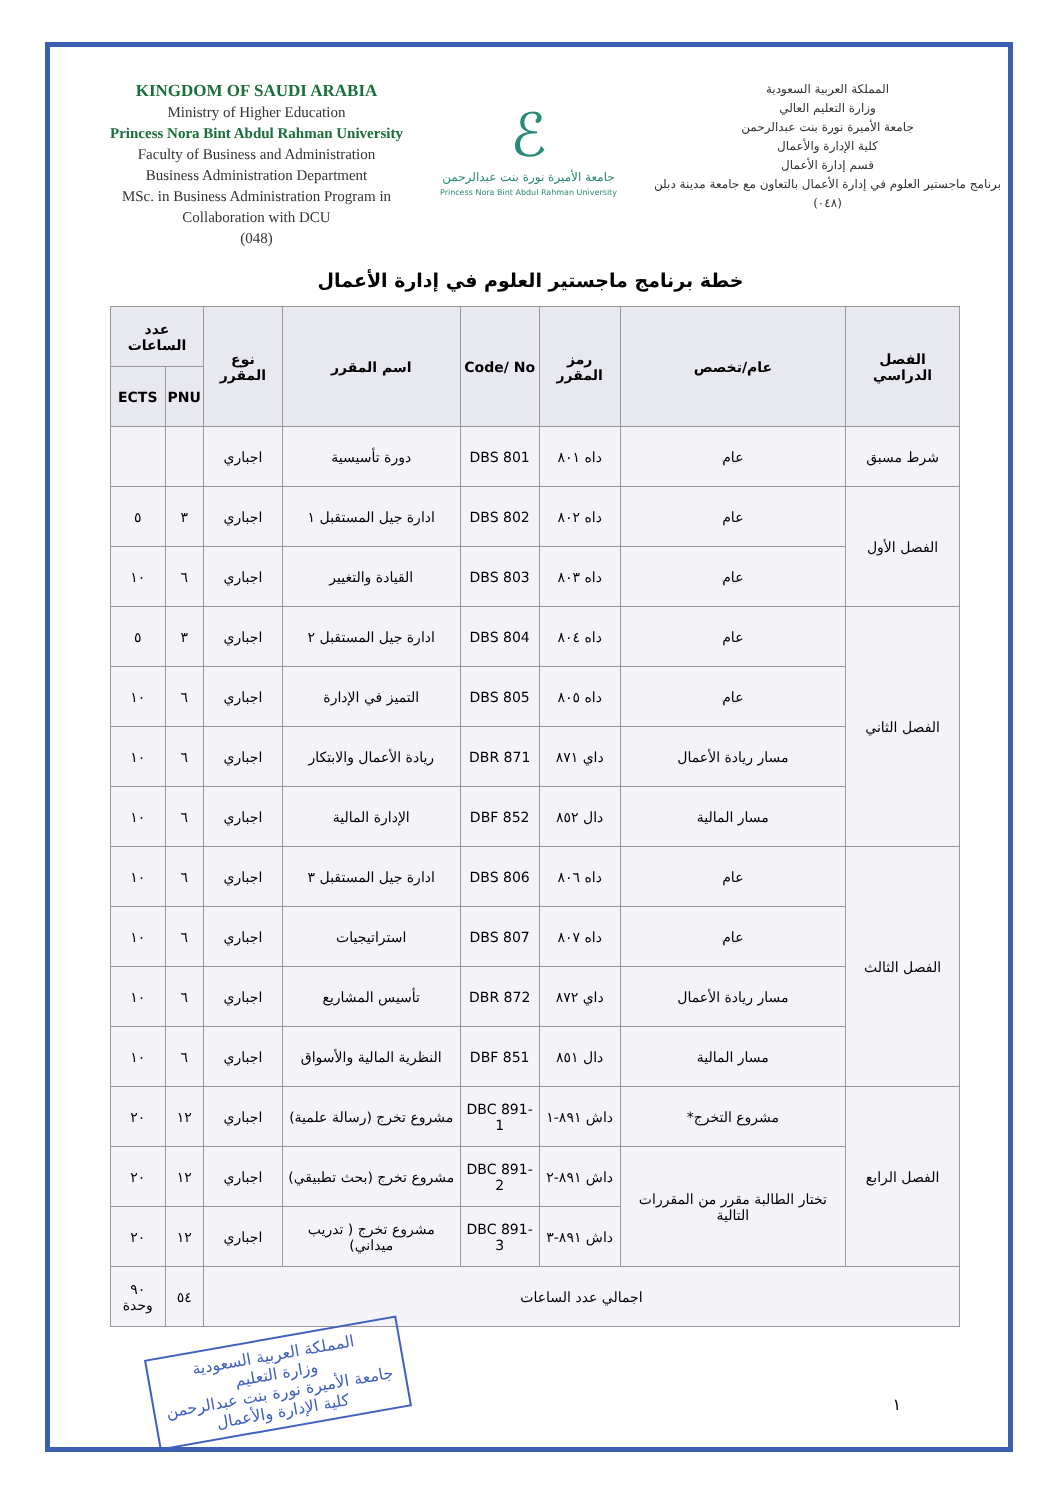KINGDOM OF SAUDI ARABIA
Ministry of Higher Education
Princess Nora Bint Abdul Rahman University
Faculty of Business and Administration
Business Administration Department
MSc. in Business Administration Program in
Collaboration with DCU
(048)
ℰ
جامعة الأميرة نورة بنت عبدالرحمن
Princess Nora Bint Abdul Rahman University
المملكة العربية السعودية
وزارة التعليم العالي
جامعة الأميرة نورة بنت عبدالرحمن
كلية الإدارة والأعمال
قسم إدارة الأعمال
برنامج ماجستير العلوم في إدارة الأعمال بالتعاون مع جامعة مدينة دبلن
(٠٤٨)
خطة برنامج ماجستير العلوم في إدارة الأعمال
| الفصل الدراسي | عام/تخصص | رمز المقرر | Code/ No | اسم المقرر | نوع المقرر | عدد الساعات | |
| --- | --- | --- | --- | --- | --- | --- | --- |
| | | | | | | PNU | ECTS |
| شرط مسبق | عام | داه ٨٠١ | DBS 801 | دورة تأسيسية | اجباري | | |
| الفصل الأول | عام | داه ٨٠٢ | DBS 802 | ادارة جيل المستقبل ١ | اجباري | ٣ | ٥ |
| | عام | داه ٨٠٣ | DBS 803 | القيادة والتغيير | اجباري | ٦ | ١٠ |
| الفصل الثاني | عام | داه ٨٠٤ | DBS 804 | ادارة جيل المستقبل ٢ | اجباري | ٣ | ٥ |
| | عام | داه ٨٠٥ | DBS 805 | التميز في الإدارة | اجباري | ٦ | ١٠ |
| | مسار ريادة الأعمال | داي ٨٧١ | DBR 871 | ريادة الأعمال والابتكار | اجباري | ٦ | ١٠ |
| | مسار المالية | دال ٨٥٢ | DBF 852 | الإدارة المالية | اجباري | ٦ | ١٠ |
| الفصل الثالث | عام | داه ٨٠٦ | DBS 806 | ادارة جيل المستقبل ٣ | اجباري | ٦ | ١٠ |
| | عام | داه ٨٠٧ | DBS 807 | استراتيجيات | اجباري | ٦ | ١٠ |
| | مسار ريادة الأعمال | داي ٨٧٢ | DBR 872 | تأسيس المشاريع | اجباري | ٦ | ١٠ |
| | مسار المالية | دال ٨٥١ | DBF 851 | النظرية المالية والأسواق | اجباري | ٦ | ١٠ |
| الفصل الرابع | مشروع التخرج* | داش ٨٩١-١ | DBC 891-1 | مشروع تخرج (رسالة علمية) | اجباري | ١٢ | ٢٠ |
| | تختار الطالبة مقرر من المقررات التالية | داش ٨٩١-٢ | DBC 891-2 | مشروع تخرج (بحث تطبيقي) | اجباري | ١٢ | ٢٠ |
| | | داش ٨٩١-٣ | DBC 891-3 | مشروع تخرج ( تدريب ميداني) | اجباري | ١٢ | ٢٠ |
| اجمالي عدد الساعات | | | | | | ٥٤ | ٩٠ وحدة |
المملكة العربية السعودية
وزارة التعليم
جامعة الأميرة نورة بنت عبدالرحمن
كلية الإدارة والأعمال
١